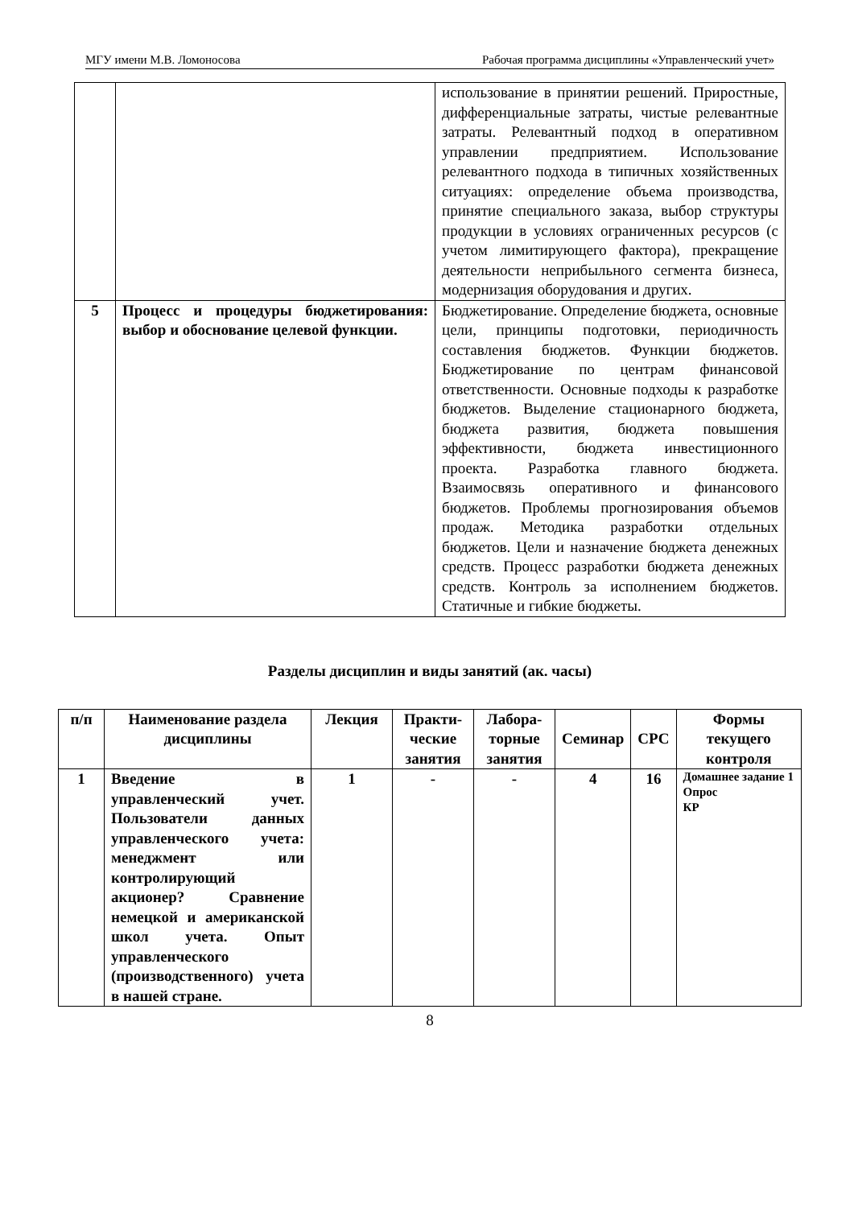МГУ имени М.В. Ломоносова Рабочая программа дисциплины «Управленческий учет»
| | | использование в принятии решений. Приростные, дифференциальные затраты, чистые релевантные затраты. Релевантный подход в оперативном управлении предприятием. Использование релевантного подхода в типичных хозяйственных ситуациях: определение объема производства, принятие специального заказа, выбор структуры продукции в условиях ограниченных ресурсов (с учетом лимитирующего фактора), прекращение деятельности неприбыльного сегмента бизнеса, модернизация оборудования и других. |
| 5 | Процесс и процедуры бюджетирования: выбор и обоснование целевой функции. | Бюджетирование. Определение бюджета, основные цели, принципы подготовки, периодичность составления бюджетов. Функции бюджетов. Бюджетирование по центрам финансовой ответственности. Основные подходы к разработке бюджетов. Выделение стационарного бюджета, бюджета развития, бюджета повышения эффективности, бюджета инвестиционного проекта. Разработка главного бюджета. Взаимосвязь оперативного и финансового бюджетов. Проблемы прогнозирования объемов продаж. Методика разработки отдельных бюджетов. Цели и назначение бюджета денежных средств. Процесс разработки бюджета денежных средств. Контроль за исполнением бюджетов. Статичные и гибкие бюджеты. |
Разделы дисциплин и виды занятий (ак. часы)
| п/п | Наименование раздела дисциплины | Лекция | Практи-ческие занятия | Лабора-торные занятия | Семинар | СРС | Формы текущего контроля |
| --- | --- | --- | --- | --- | --- | --- | --- |
| 1 | Введение в управленческий учет. Пользователи данных управленческого учета: менеджмент или контролирующий акционер? Сравнение немецкой и американской школ учета. Опыт управленческого (производственного) учета в нашей стране. | 1 | - | - | 4 | 16 | Домашнее задание 1 Опрос КР |
8